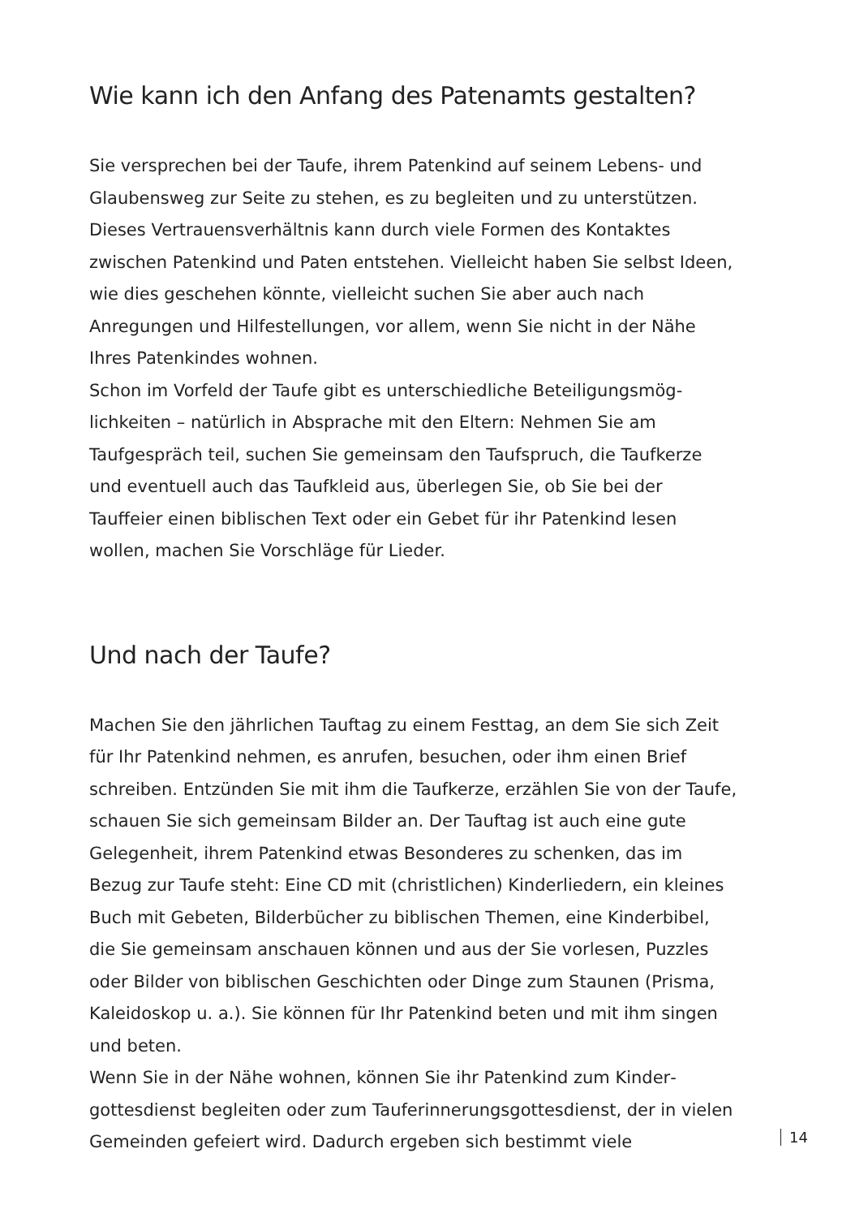Wie kann ich den Anfang des Patenamts gestalten?
Sie versprechen bei der Taufe, ihrem Patenkind auf seinem Lebens- und Glaubensweg zur Seite zu stehen, es zu begleiten und zu unterstützen. Dieses Vertrauensverhältnis kann durch viele Formen des Kontaktes zwischen Patenkind und Paten entstehen. Vielleicht haben Sie selbst Ideen, wie dies geschehen könnte, vielleicht suchen Sie aber auch nach Anregungen und Hilfestellungen, vor allem, wenn Sie nicht in der Nähe Ihres Patenkindes wohnen.
Schon im Vorfeld der Taufe gibt es unterschiedliche Beteiligungsmög­lichkeiten – natürlich in Absprache mit den Eltern: Nehmen Sie am Taufgespräch teil, suchen Sie gemeinsam den Taufspruch, die Taufker­ze und eventuell auch das Taufkleid aus, überlegen Sie, ob Sie bei der Tauffeier einen biblischen Text oder ein Gebet für ihr Patenkind lesen wollen, machen Sie Vorschläge für Lieder.
Und nach der Taufe?
Machen Sie den jährlichen Tauftag zu einem Festtag, an dem Sie sich Zeit für Ihr Patenkind nehmen, es anrufen, besuchen, oder ihm einen Brief schreiben. Entzünden Sie mit ihm die Taufkerze, erzählen Sie von der Taufe, schauen Sie sich gemeinsam Bilder an. Der Tauftag ist auch eine gute Gelegenheit, ihrem Patenkind etwas Besonderes zu schenken, das im Bezug zur Taufe steht: Eine CD mit (christlichen) Kinderliedern, ein kleines Buch mit Gebeten, Bilderbücher zu biblischen Themen, eine Kinderbibel, die Sie gemeinsam anschauen können und aus der Sie vor­lesen, Puzzles oder Bilder von biblischen Geschichten oder Dinge zum Staunen (Prisma, Kaleidoskop u. a.). Sie können für Ihr Patenkind beten und mit ihm singen und beten.
Wenn Sie in der Nähe wohnen, können Sie ihr Patenkind zum Kinder­gottesdienst begleiten oder zum Tauferinnerungsgottesdienst, der in vielen Gemeinden gefeiert wird. Dadurch ergeben sich bestimmt viele
14